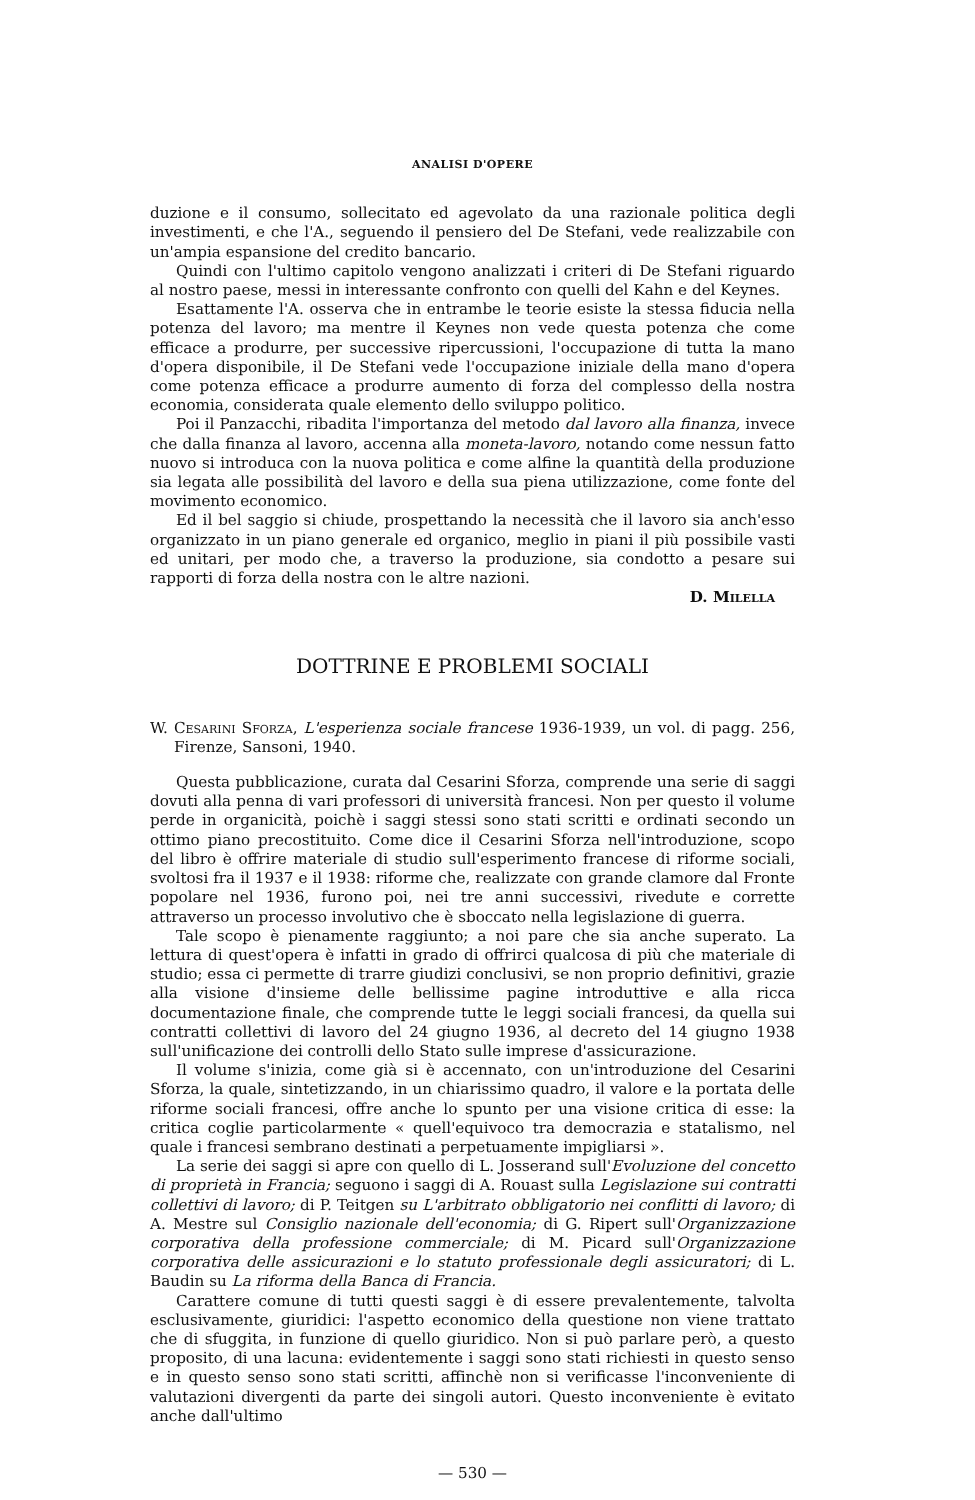ANALISI D'OPERE
duzione e il consumo, sollecitato ed agevolato da una razionale politica degli investimenti, e che l'A., seguendo il pensiero del De Stefani, vede realizzabile con un'ampia espansione del credito bancario.
Quindi con l'ultimo capitolo vengono analizzati i criteri di De Stefani riguardo al nostro paese, messi in interessante confronto con quelli del Kahn e del Keynes.
Esattamente l'A. osserva che in entrambe le teorie esiste la stessa fiducia nella potenza del lavoro; ma mentre il Keynes non vede questa potenza che come efficace a produrre, per successive ripercussioni, l'occupazione di tutta la mano d'opera disponibile, il De Stefani vede l'occupazione iniziale della mano d'opera come potenza efficace a produrre aumento di forza del complesso della nostra economia, considerata quale elemento dello sviluppo politico.
Poi il Panzacchi, ribadita l'importanza del metodo dal lavoro alla finanza, invece che dalla finanza al lavoro, accenna alla moneta-lavoro, notando come nessun fatto nuovo si introduca con la nuova politica e come alfine la quantità della produzione sia legata alle possibilità del lavoro e della sua piena utilizzazione, come fonte del movimento economico.
Ed il bel saggio si chiude, prospettando la necessità che il lavoro sia anch'esso organizzato in un piano generale ed organico, meglio in piani il più possibile vasti ed unitari, per modo che, a traverso la produzione, sia condotto a pesare sui rapporti di forza della nostra con le altre nazioni.
D. Milella
DOTTRINE E PROBLEMI SOCIALI
W. Cesarini Sforza, L'esperienza sociale francese 1936-1939, un vol. di pagg. 256, Firenze, Sansoni, 1940.
Questa pubblicazione, curata dal Cesarini Sforza, comprende una serie di saggi dovuti alla penna di vari professori di università francesi. Non per questo il volume perde in organicità, poichè i saggi stessi sono stati scritti e ordinati secondo un ottimo piano precostituito. Come dice il Cesarini Sforza nell'introduzione, scopo del libro è offrire materiale di studio sull'esperimento francese di riforme sociali, svoltosi fra il 1937 e il 1938: riforme che, realizzate con grande clamore dal Fronte popolare nel 1936, furono poi, nei tre anni successivi, rivedute e corrette attraverso un processo involutivo che è sboccato nella legislazione di guerra.
Tale scopo è pienamente raggiunto; a noi pare che sia anche superato. La lettura di quest'opera è infatti in grado di offrirci qualcosa di più che materiale di studio; essa ci permette di trarre giudizi conclusivi, se non proprio definitivi, grazie alla visione d'insieme delle bellissime pagine introduttive e alla ricca documentazione finale, che comprende tutte le leggi sociali francesi, da quella sui contratti collettivi di lavoro del 24 giugno 1936, al decreto del 14 giugno 1938 sull'unificazione dei controlli dello Stato sulle imprese d'assicurazione.
Il volume s'inizia, come già si è accennato, con un'introduzione del Cesarini Sforza, la quale, sintetizzando, in un chiarissimo quadro, il valore e la portata delle riforme sociali francesi, offre anche lo spunto per una visione critica di esse: la critica coglie particolarmente « quell'equivoco tra democrazia e statalismo, nel quale i francesi sembrano destinati a perpetuamente impigliarsi ».
La serie dei saggi si apre con quello di L. Josserand sull'Evoluzione del concetto di proprietà in Francia; seguono i saggi di A. Rouast sulla Legislazione sui contratti collettivi di lavoro; di P. Teitgen su L'arbitrato obbligatorio nei conflitti di lavoro; di A. Mestre sul Consiglio nazionale dell'economia; di G. Ripert sull'Organizzazione corporativa della professione commerciale; di M. Picard sull'Organizzazione corporativa delle assicurazioni e lo statuto professionale degli assicuratori; di L. Baudin su La riforma della Banca di Francia.
Carattere comune di tutti questi saggi è di essere prevalentemente, talvolta esclusivamente, giuridici: l'aspetto economico della questione non viene trattato che di sfuggita, in funzione di quello giuridico. Non si può parlare però, a questo proposito, di una lacuna: evidentemente i saggi sono stati richiesti in questo senso e in questo senso sono stati scritti, affinchè non si verificasse l'inconveniente di valutazioni divergenti da parte dei singoli autori. Questo inconveniente è evitato anche dall'ultimo
— 530 —